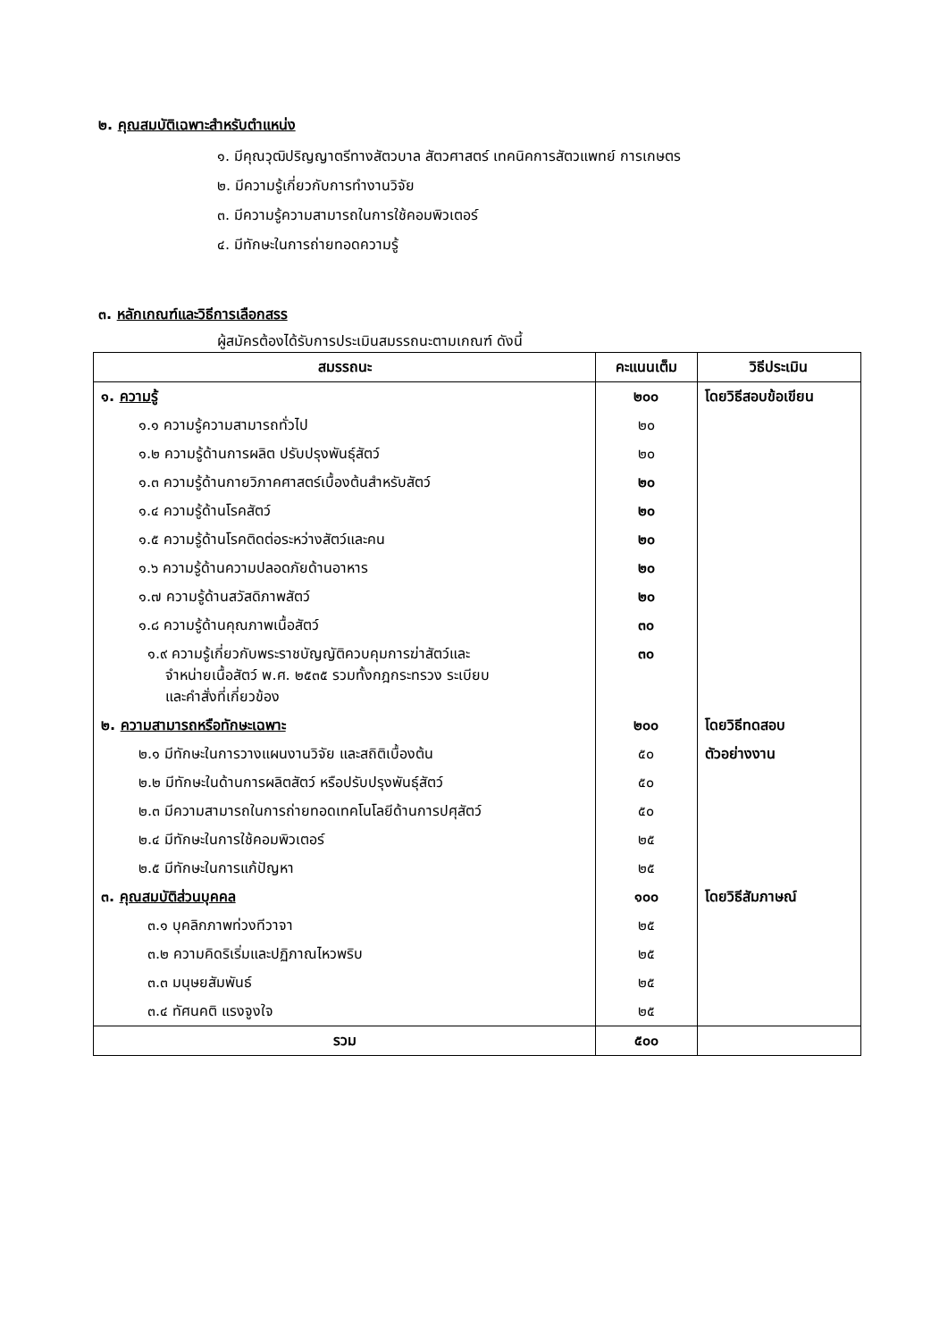๒. คุณสมบัติเฉพาะสำหรับตำแหน่ง
๑. มีคุณวุฒิปริญญาตรีทางสัตวบาล สัตวศาสตร์ เทคนิคการสัตวแพทย์ การเกษตร
๒. มีความรู้เกี่ยวกับการทำงานวิจัย
๓. มีความรู้ความสามารถในการใช้คอมพิวเตอร์
๔. มีทักษะในการถ่ายทอดความรู้
๓. หลักเกณฑ์และวิธีการเลือกสรร
ผู้สมัครต้องได้รับการประเมินสมรรถนะตามเกณฑ์ ดังนี้
| สมรรถนะ | คะแนนเต็ม | วิธีประเมิน |
| --- | --- | --- |
| ๑. ความรู้ | ๒๐๐ | โดยวิธีสอบข้อเขียน |
| ๑.๑ ความรู้ความสามารถทั่วไป | ๒๐ | |
| ๑.๒ ความรู้ด้านการผลิต ปรับปรุงพันธุ์สัตว์ | ๒๐ | |
| ๑.๓ ความรู้ด้านกายวิภาคศาสตร์เบื้องต้นสำหรับสัตว์ | ๒๐ | |
| ๑.๔ ความรู้ด้านโรคสัตว์ | ๒๐ | |
| ๑.๕ ความรู้ด้านโรคติดต่อระหว่างสัตว์และคน | ๒๐ | |
| ๑.๖ ความรู้ด้านความปลอดภัยด้านอาหาร | ๒๐ | |
| ๑.๗ ความรู้ด้านสวัสดิภาพสัตว์ | ๒๐ | |
| ๑.๘ ความรู้ด้านคุณภาพเนื้อสัตว์ | ๓๐ | |
| ๑.๙ ความรู้เกี่ยวกับพระราชบัญญัติควบคุมการฆ่าสัตว์และ จำหน่ายเนื้อสัตว์ พ.ศ. ๒๕๓๕ รวมทั้งกฎกระทรวง ระเบียบ และคำสั่งที่เกี่ยวข้อง | ๓๐ | |
| ๒. ความสามารถหรือทักษะเฉพาะ | ๒๐๐ | โดยวิธีทดสอบ |
| ๒.๑ มีทักษะในการวางแผนงานวิจัย และสถิติเบื้องต้น | ๕๐ | ตัวอย่างงาน |
| ๒.๒ มีทักษะในด้านการผลิตสัตว์ หรือปรับปรุงพันธุ์สัตว์ | ๕๐ | |
| ๒.๓ มีความสามารถในการถ่ายทอดเทคโนโลยีด้านการปศุสัตว์ | ๕๐ | |
| ๒.๔ มีทักษะในการใช้คอมพิวเตอร์ | ๒๕ | |
| ๒.๕ มีทักษะในการแก้ปัญหา | ๒๕ | |
| ๓. คุณสมบัติส่วนบุคคล | ๑๐๐ | โดยวิธีสัมภาษณ์ |
| ๓.๑ บุคลิกภาพท่วงทีวาจา | ๒๕ | |
| ๓.๒ ความคิดริเริ่มและปฏิภาณไหวพริบ | ๒๕ | |
| ๓.๓ มนุษยสัมพันธ์ | ๒๕ | |
| ๓.๔ ทัศนคติ แรงจูงใจ | ๒๕ | |
| รวม | ๕๐๐ | |